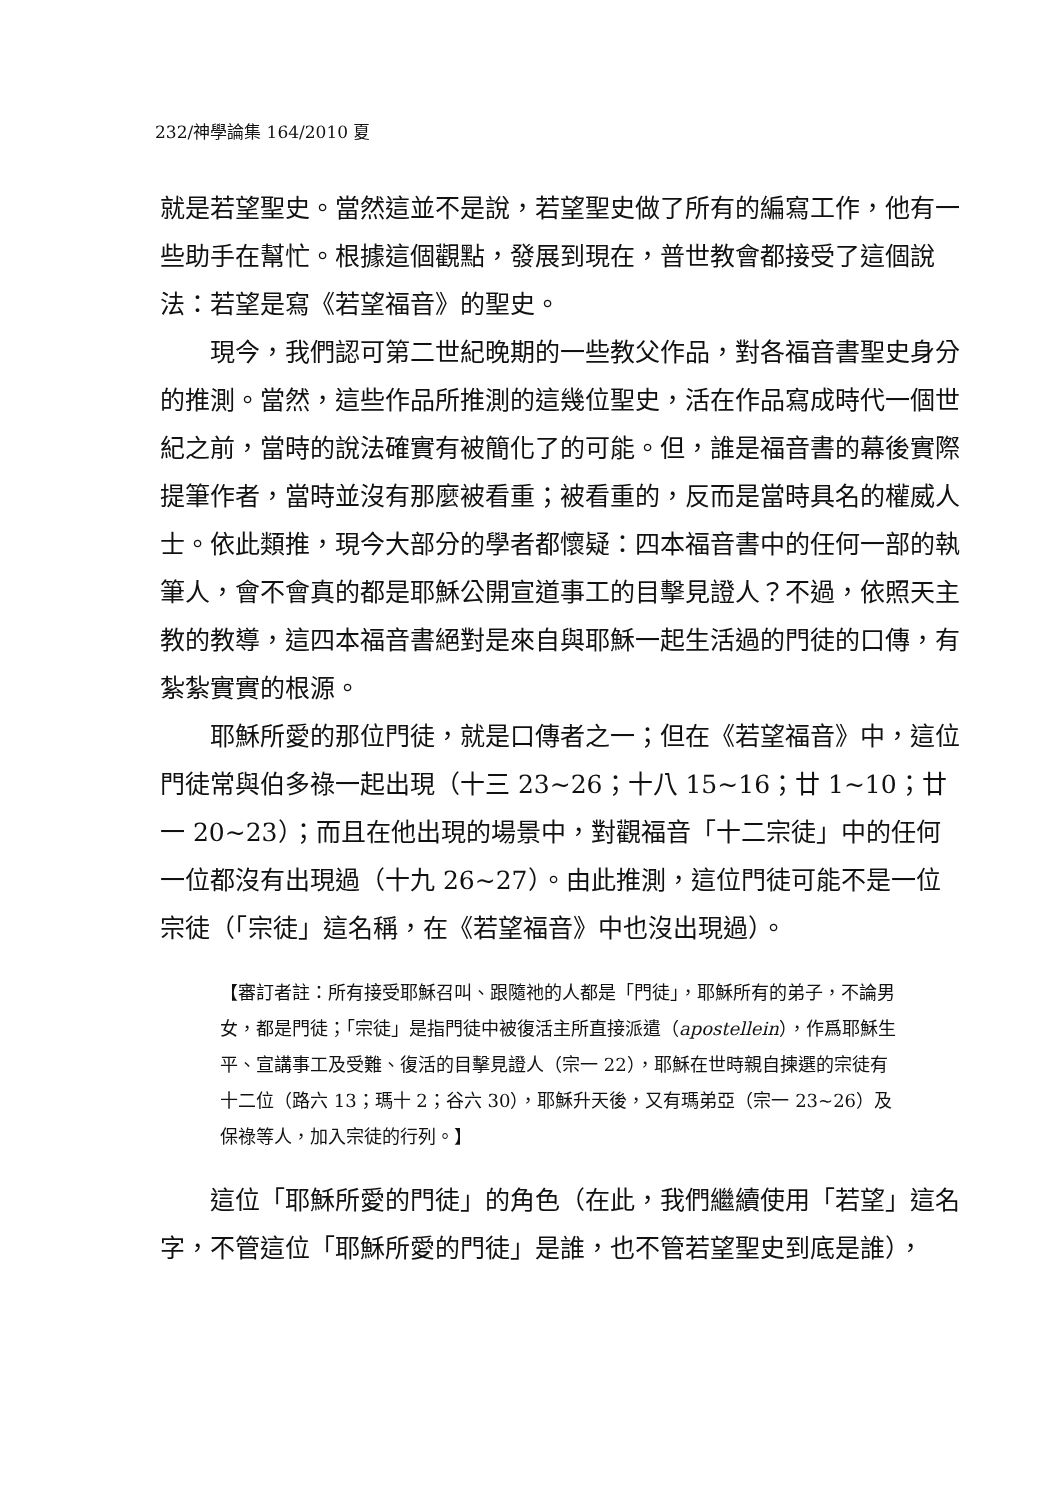232/神學論集 164/2010 夏
就是若望聖史。當然這並不是說，若望聖史做了所有的編寫工作，他有一些助手在幫忙。根據這個觀點，發展到現在，普世教會都接受了這個說法：若望是寫《若望福音》的聖史。
現今，我們認可第二世紀晚期的一些教父作品，對各福音書聖史身分的推測。當然，這些作品所推測的這幾位聖史，活在作品寫成時代一個世紀之前，當時的說法確實有被簡化了的可能。但，誰是福音書的幕後實際提筆作者，當時並沒有那麼被看重；被看重的，反而是當時具名的權威人士。依此類推，現今大部分的學者都懷疑：四本福音書中的任何一部的執筆人，會不會真的都是耶穌公開宣道事工的目擊見證人？不過，依照天主教的教導，這四本福音書絕對是來自與耶穌一起生活過的門徒的口傳，有紮紮實實的根源。
耶穌所愛的那位門徒，就是口傳者之一；但在《若望福音》中，這位門徒常與伯多祿一起出現（十三 23~26；十八 15~16；廿 1~10；廿一 20~23）；而且在他出現的場景中，對觀福音「十二宗徒」中的任何一位都沒有出現過（十九 26~27）。由此推測，這位門徒可能不是一位宗徒（「宗徒」這名稱，在《若望福音》中也沒出現過）。
【審訂者註：所有接受耶穌召叫、跟隨祂的人都是「門徒」，耶穌所有的弟子，不論男女，都是門徒；「宗徒」是指門徒中被復活主所直接派遣（apostellein），作爲耶穌生平、宣講事工及受難、復活的目擊見證人（宗一 22），耶穌在世時親自揀選的宗徒有十二位（路六 13；瑪十 2；谷六 30），耶穌升天後，又有瑪弟亞（宗一 23~26）及保祿等人，加入宗徒的行列。】
這位「耶穌所愛的門徒」的角色（在此，我們繼續使用「若望」這名字，不管這位「耶穌所愛的門徒」是誰，也不管若望聖史到底是誰），